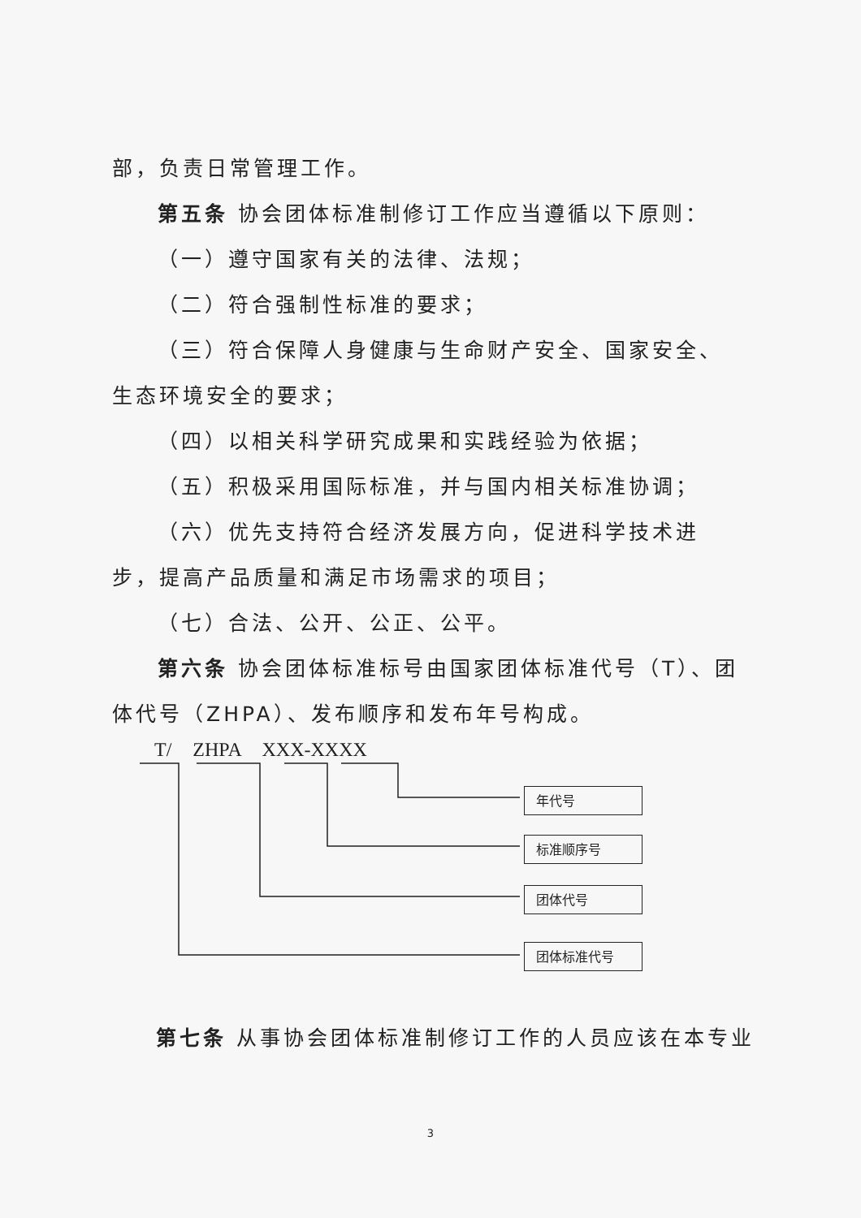部，负责日常管理工作。
第五条 协会团体标准制修订工作应当遵循以下原则：
（一）遵守国家有关的法律、法规；
（二）符合强制性标准的要求；
（三）符合保障人身健康与生命财产安全、国家安全、生态环境安全的要求；
（四）以相关科学研究成果和实践经验为依据；
（五）积极采用国际标准，并与国内相关标准协调；
（六）优先支持符合经济发展方向，促进科学技术进步，提高产品质量和满足市场需求的项目；
（七）合法、公开、公正、公平。
第六条 协会团体标准标号由国家团体标准代号（T）、团体代号（ZHPA）、发布顺序和发布年号构成。
T/ ZHPA XXX-XXXX
年代号
标准顺序号
团体代号
团体标准代号
第七条 从事协会团体标准制修订工作的人员应该在本专业
3